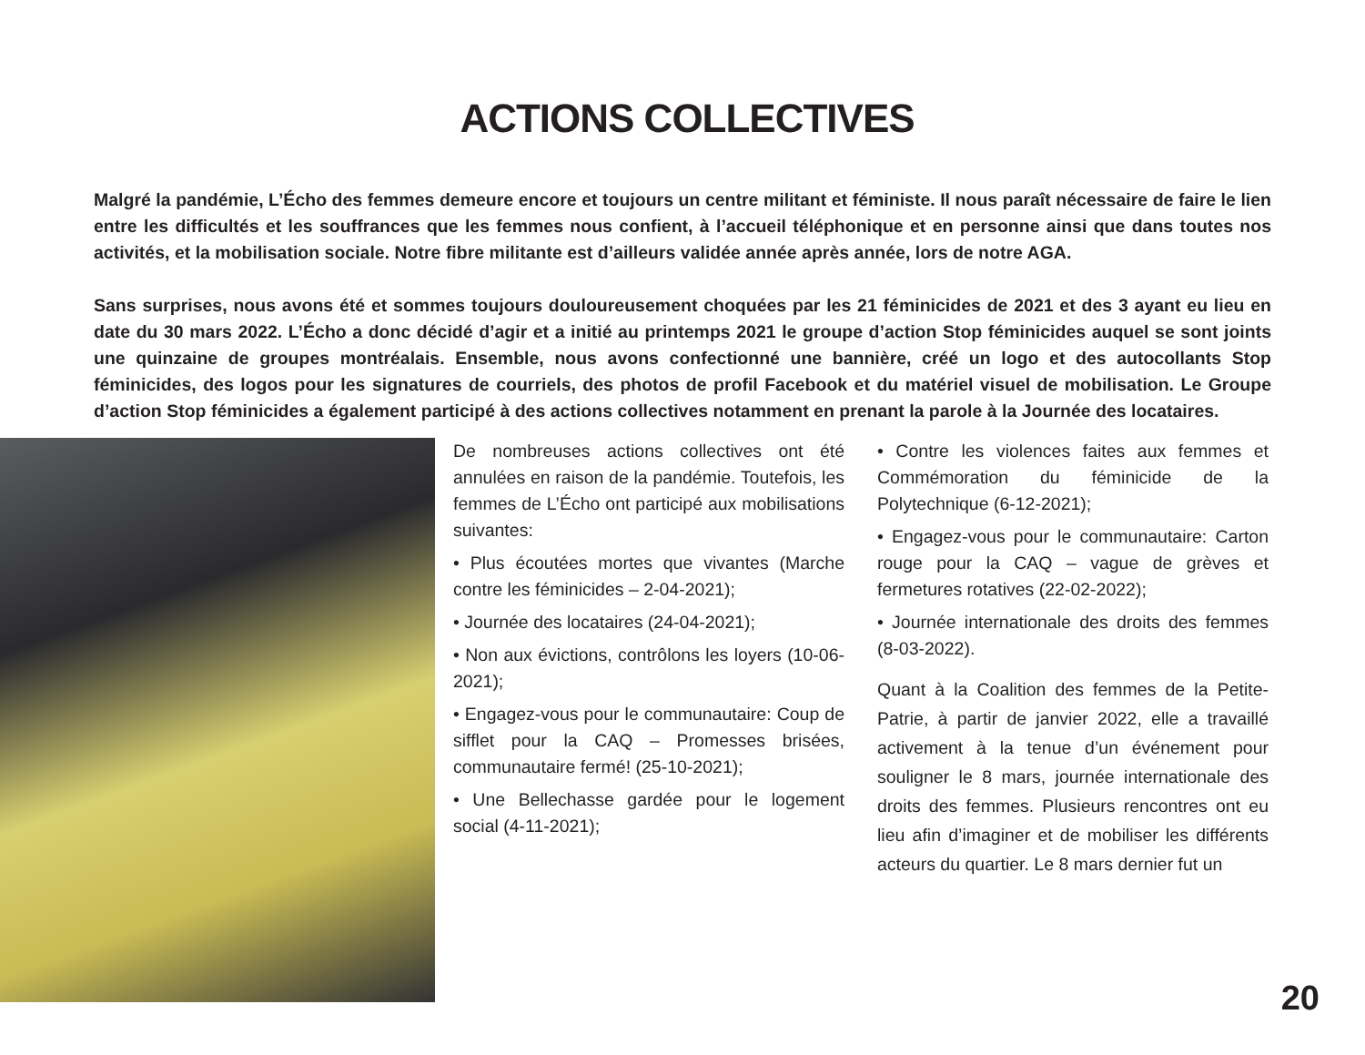ACTIONS COLLECTIVES
Malgré la pandémie, L’Écho des femmes demeure encore et toujours un centre militant et féministe. Il nous paraît nécessaire de faire le lien entre les difficultés et les souffrances que les femmes nous confient, à l’accueil téléphonique et en personne ainsi que dans toutes nos activités, et la mobilisation sociale. Notre fibre militante est d’ailleurs validée année après année, lors de notre AGA.
Sans surprises, nous avons été et sommes toujours douloureusement choquées par les 21 féminicides de 2021 et des 3 ayant eu lieu en date du 30 mars 2022. L’Écho a donc décidé d’agir et a initié au printemps 2021 le groupe d’action Stop féminicides auquel se sont joints une quinzaine de groupes montréalais. Ensemble, nous avons confectionné une bannière, créé un logo et des autocollants Stop féminicides, des logos pour les signatures de courriels, des photos de profil Facebook et du matériel visuel de mobilisation. Le Groupe d’action Stop féminicides a également participé à des actions collectives notamment en prenant la parole à la Journée des locataires.
De nombreuses actions collectives ont été annulées en raison de la pandémie. Toutefois, les femmes de L’Écho ont participé aux mobilisations suivantes:
• Plus écoutées mortes que vivantes (Marche contre les féminicides – 2-04-2021);
• Journée des locataires (24-04-2021);
• Non aux évictions, contrôlons les loyers (10-06-2021);
• Engagez-vous pour le communautaire: Coup de sifflet pour la CAQ – Promesses brisées, communautaire fermé! (25-10-2021);
• Une Bellechasse gardée pour le logement social (4-11-2021);
• Contre les violences faites aux femmes et Commémoration du féminicide de la Polytechnique (6-12-2021);
• Engagez-vous pour le communautaire: Carton rouge pour la CAQ – vague de grèves et fermetures rotatives (22-02-2022);
• Journée internationale des droits des femmes (8-03-2022).
Quant à la Coalition des femmes de la Petite-Patrie, à partir de janvier 2022, elle a travaillé activement à la tenue d’un événement pour souligner le 8 mars, journée internationale des droits des femmes. Plusieurs rencontres ont eu lieu afin d’imaginer et de mobiliser les différents acteurs du quartier. Le 8 mars dernier fut un
20